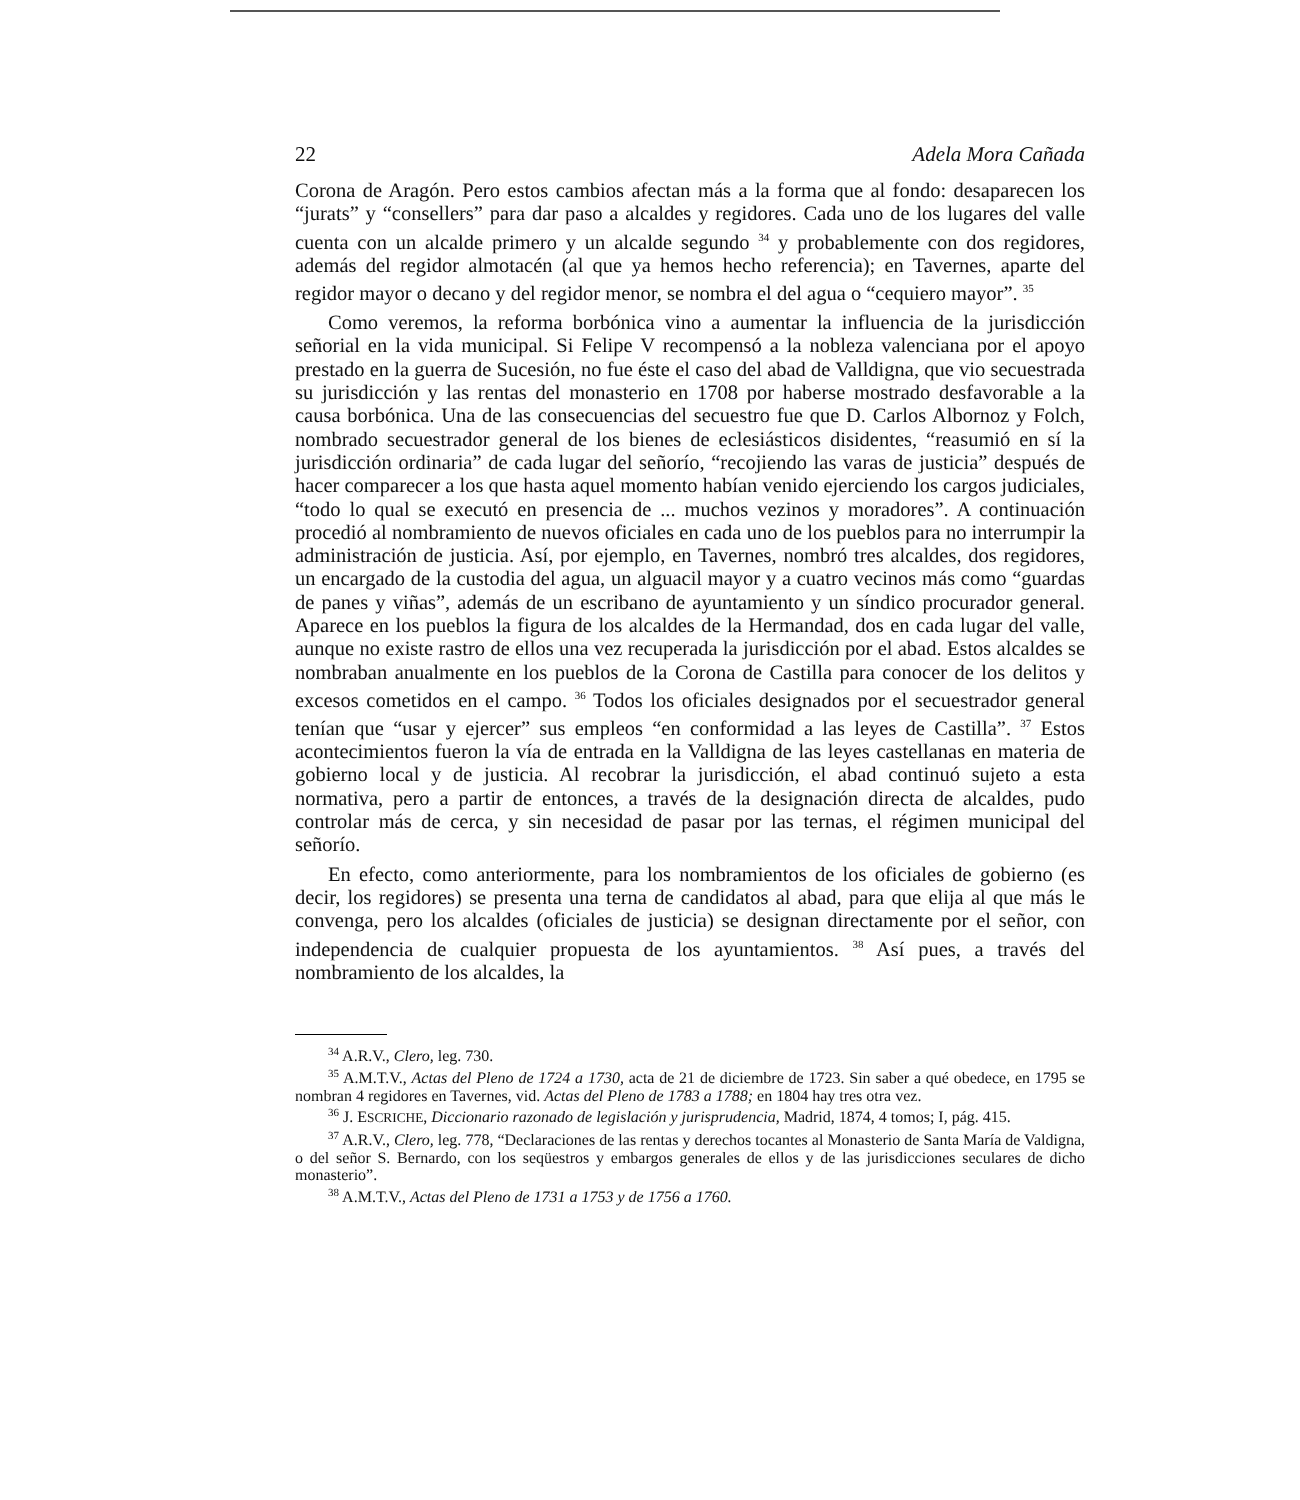22 Adela Mora Cañada
Corona de Aragón. Pero estos cambios afectan más a la forma que al fondo: desaparecen los “jurats” y “consellers” para dar paso a alcaldes y regidores. Cada uno de los lugares del valle cuenta con un alcalde primero y un alcalde segundo <sup>34</sup> y probablemente con dos regidores, además del regidor almotacén (al que ya hemos hecho referencia); en Tavernes, aparte del regidor mayor o decano y del regidor menor, se nombra el del agua o “cequiero mayor”. <sup>35</sup>
Como veremos, la reforma borbónica vino a aumentar la influencia de la jurisdicción señorial en la vida municipal. Si Felipe V recompensó a la nobleza valenciana por el apoyo prestado en la guerra de Sucesión, no fue éste el caso del abad de Valldigna, que vio secuestrada su jurisdicción y las rentas del monasterio en 1708 por haberse mostrado desfavorable a la causa borbónica. Una de las consecuencias del secuestro fue que D. Carlos Albornoz y Folch, nombrado secuestrador general de los bienes de eclesiásticos disidentes, “reasumió en sí la jurisdicción ordinaria” de cada lugar del señorío, “recojiendo las varas de justicia” después de hacer comparecer a los que hasta aquel momento habían venido ejerciendo los cargos judiciales, “todo lo qual se executó en presencia de ... muchos vezinos y moradores”. A continuación procedió al nombramiento de nuevos oficiales en cada uno de los pueblos para no interrumpir la administración de justicia. Así, por ejemplo, en Tavernes, nombró tres alcaldes, dos regidores, un encargado de la custodia del agua, un alguacil mayor y a cuatro vecinos más como “guardas de panes y viñas”, además de un escribano de ayuntamiento y un síndico procurador general. Aparece en los pueblos la figura de los alcaldes de la Hermandad, dos en cada lugar del valle, aunque no existe rastro de ellos una vez recuperada la jurisdicción por el abad. Estos alcaldes se nombraban anualmente en los pueblos de la Corona de Castilla para conocer de los delitos y excesos cometidos en el campo. <sup>36</sup> Todos los oficiales designados por el secuestrador general tenían que “usar y ejercer” sus empleos “en conformidad a las leyes de Castilla”. <sup>37</sup> Estos acontecimientos fueron la vía de entrada en la Valldigna de las leyes castellanas en materia de gobierno local y de justicia. Al recobrar la jurisdicción, el abad continuó sujeto a esta normativa, pero a partir de entonces, a través de la designación directa de alcaldes, pudo controlar más de cerca, y sin necesidad de pasar por las ternas, el régimen municipal del señorío.
En efecto, como anteriormente, para los nombramientos de los oficiales de gobierno (es decir, los regidores) se presenta una terna de candidatos al abad, para que elija al que más le convenga, pero los alcaldes (oficiales de justicia) se designan directamente por el señor, con independencia de cualquier propuesta de los ayuntamientos. <sup>38</sup> Así pues, a través del nombramiento de los alcaldes, la
<sup>34</sup> A.R.V., Clero, leg. 730.
<sup>35</sup> A.M.T.V., Actas del Pleno de 1724 a 1730, acta de 21 de diciembre de 1723. Sin saber a qué obedece, en 1795 se nombran 4 regidores en Tavernes, vid. Actas del Pleno de 1783 a 1788; en 1804 hay tres otra vez.
<sup>36</sup> J. ESCRICHE, Diccionario razonado de legislación y jurisprudencia, Madrid, 1874, 4 tomos; I, pág. 415.
<sup>37</sup> A.R.V., Clero, leg. 778, “Declaraciones de las rentas y derechos tocantes al Monasterio de Santa María de Valdigna, o del señor S. Bernardo, con los seqüestros y embargos generales de ellos y de las jurisdicciones seculares de dicho monasterio”.
<sup>38</sup> A.M.T.V., Actas del Pleno de 1731 a 1753 y de 1756 a 1760.